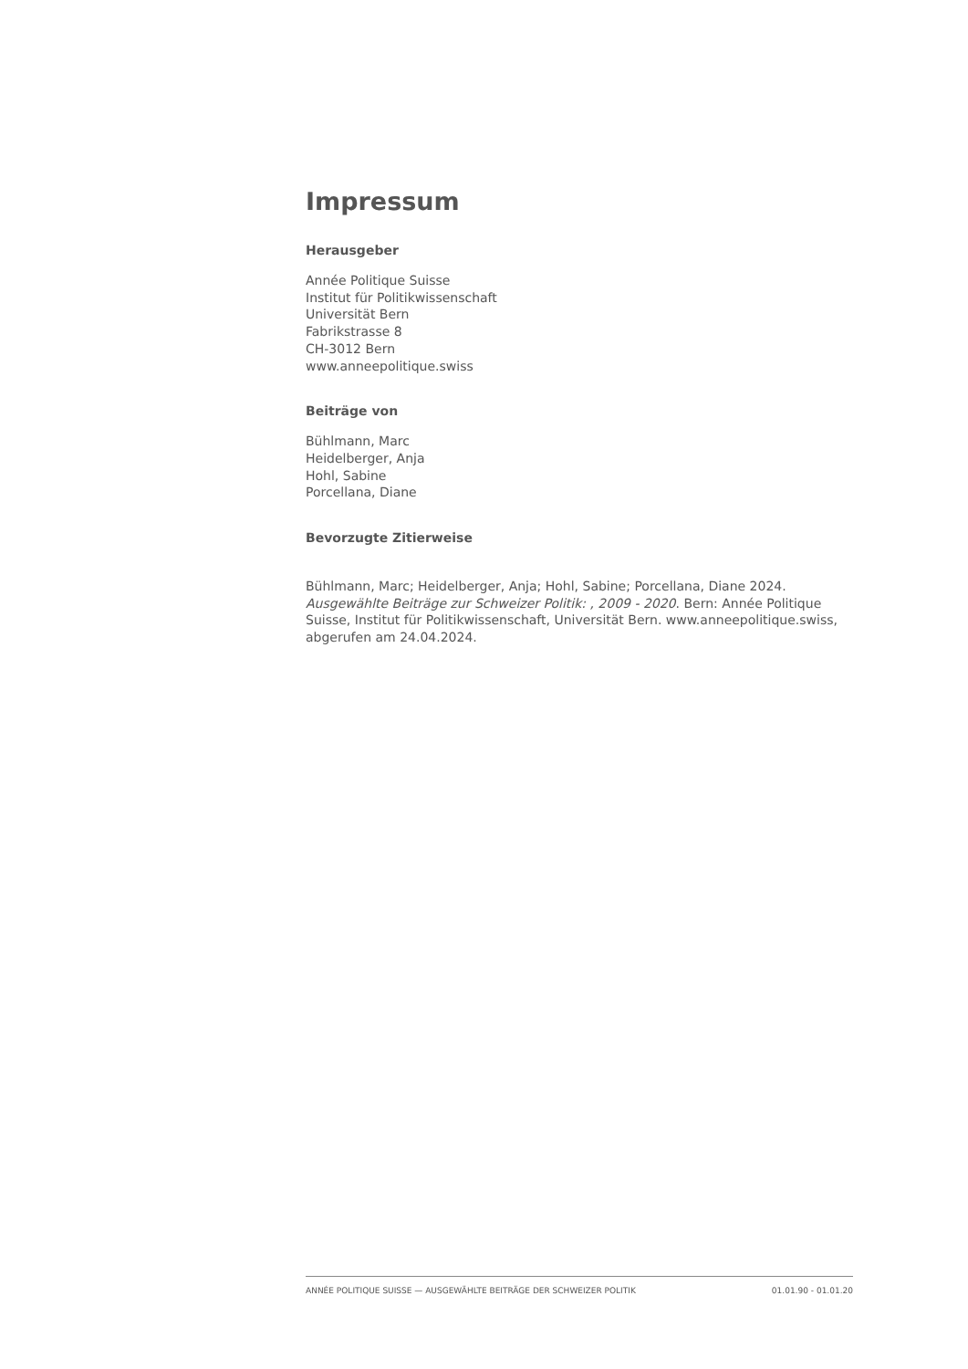Impressum
Herausgeber
Année Politique Suisse
Institut für Politikwissenschaft
Universität Bern
Fabrikstrasse 8
CH-3012 Bern
www.anneepolitique.swiss
Beiträge von
Bühlmann, Marc
Heidelberger, Anja
Hohl, Sabine
Porcellana, Diane
Bevorzugte Zitierweise
Bühlmann, Marc; Heidelberger, Anja; Hohl, Sabine; Porcellana, Diane 2024. Ausgewählte Beiträge zur Schweizer Politik: , 2009 - 2020. Bern: Année Politique Suisse, Institut für Politikwissenschaft, Universität Bern. www.anneepolitique.swiss, abgerufen am 24.04.2024.
ANNÉE POLITIQUE SUISSE — AUSGEWÄHLTE BEITRÄGE DER SCHWEIZER POLITIK 01.01.90 - 01.01.20